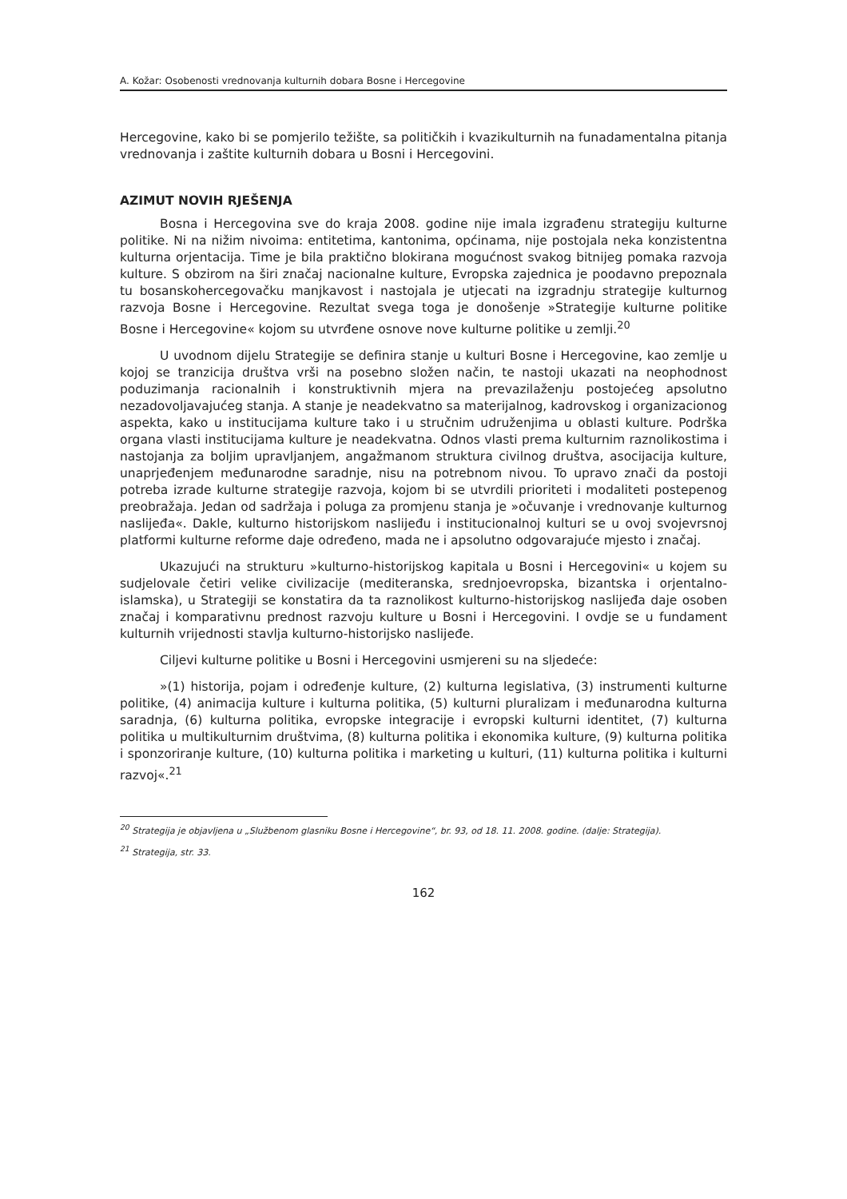A. Kožar: Osobenosti vrednovanja kulturnih dobara Bosne i Hercegovine
Hercegovine, kako bi se pomjerilo težište, sa političkih i kvazikulturnih na funadamentalna pitanja vrednovanja i zaštite kulturnih dobara u Bosni i Hercegovini.
AZIMUT NOVIH RJEŠENJA
Bosna i Hercegovina sve do kraja 2008. godine nije imala izgrađenu strategiju kulturne politike. Ni na nižim nivoima: entitetima, kantonima, općinama, nije postojala neka konzistentna kulturna orjentacija. Time je bila praktično blokirana mogućnost svakog bitnijeg pomaka razvoja kulture. S obzirom na širi značaj nacionalne kulture, Evropska zajednica je poodavno prepoznala tu bosanskohercegovačku manjkavost i nastojala je utjecati na izgradnju strategije kulturnog razvoja Bosne i Hercegovine. Rezultat svega toga je donošenje »Strategije kulturne politike Bosne i Hercegovine« kojom su utvrđene osnove nove kulturne politike u zemlji.<sup>20</sup>
U uvodnom dijelu Strategije se definira stanje u kulturi Bosne i Hercegovine, kao zemlje u kojoj se tranzicija društva vrši na posebno složen način, te nastoji ukazati na neophodnost poduzimanja racionalnih i konstruktivnih mjera na prevazilaženju postojećeg apsolutno nezadovoljavajućeg stanja. A stanje je neadekvatno sa materijalnog, kadrovskog i organizacionog aspekta, kako u institucijama kulture tako i u stručnim udruženjima u oblasti kulture. Podrška organa vlasti institucijama kulture je neadekvatna. Odnos vlasti prema kulturnim raznolikostima i nastojanja za boljim upravljanjem, angažmanom struktura civilnog društva, asocijacija kulture, unaprjeđenjem međunarodne saradnje, nisu na potrebnom nivou. To upravo znači da postoji potreba izrade kulturne strategije razvoja, kojom bi se utvrdili prioriteti i modaliteti postepenog preobražaja. Jedan od sadržaja i poluga za promjenu stanja je »očuvanje i vrednovanje kulturnog naslijeđa«. Dakle, kulturno historijskom naslijeđu i institucionalnoj kulturi se u ovoj svojevrsnoj platformi kulturne reforme daje određeno, mada ne i apsolutno odgovarajuće mjesto i značaj.
Ukazujući na strukturu »kulturno-historijskog kapitala u Bosni i Hercegovini« u kojem su sudjelovale četiri velike civilizacije (mediteranska, srednjoevropska, bizantska i orjentalno-islamska), u Strategiji se konstatira da ta raznolikost kulturno-historijskog naslijeđa daje osoben značaj i komparativnu prednost razvoju kulture u Bosni i Hercegovini. I ovdje se u fundament kulturnih vrijednosti stavlja kulturno-historijsko naslijeđe.
Ciljevi kulturne politike u Bosni i Hercegovini usmjereni su na sljedeće:
»(1) historija, pojam i određenje kulture, (2) kulturna legislativa, (3) instrumenti kulturne politike, (4) animacija kulture i kulturna politika, (5) kulturni pluralizam i međunarodna kulturna saradnja, (6) kulturna politika, evropske integracije i evropski kulturni identitet, (7) kulturna politika u multikulturnim društvima, (8) kulturna politika i ekonomika kulture, (9) kulturna politika i sponzoriranje kulture, (10) kulturna politika i marketing u kulturi, (11) kulturna politika i kulturni razvoj«.<sup>21</sup>
<sup>20</sup> Strategija je objavljena u „Službenom glasniku Bosne i Hercegovine“, br. 93, od 18. 11. 2008. godine. (dalje: Strategija).
<sup>21</sup> Strategija, str. 33.
162